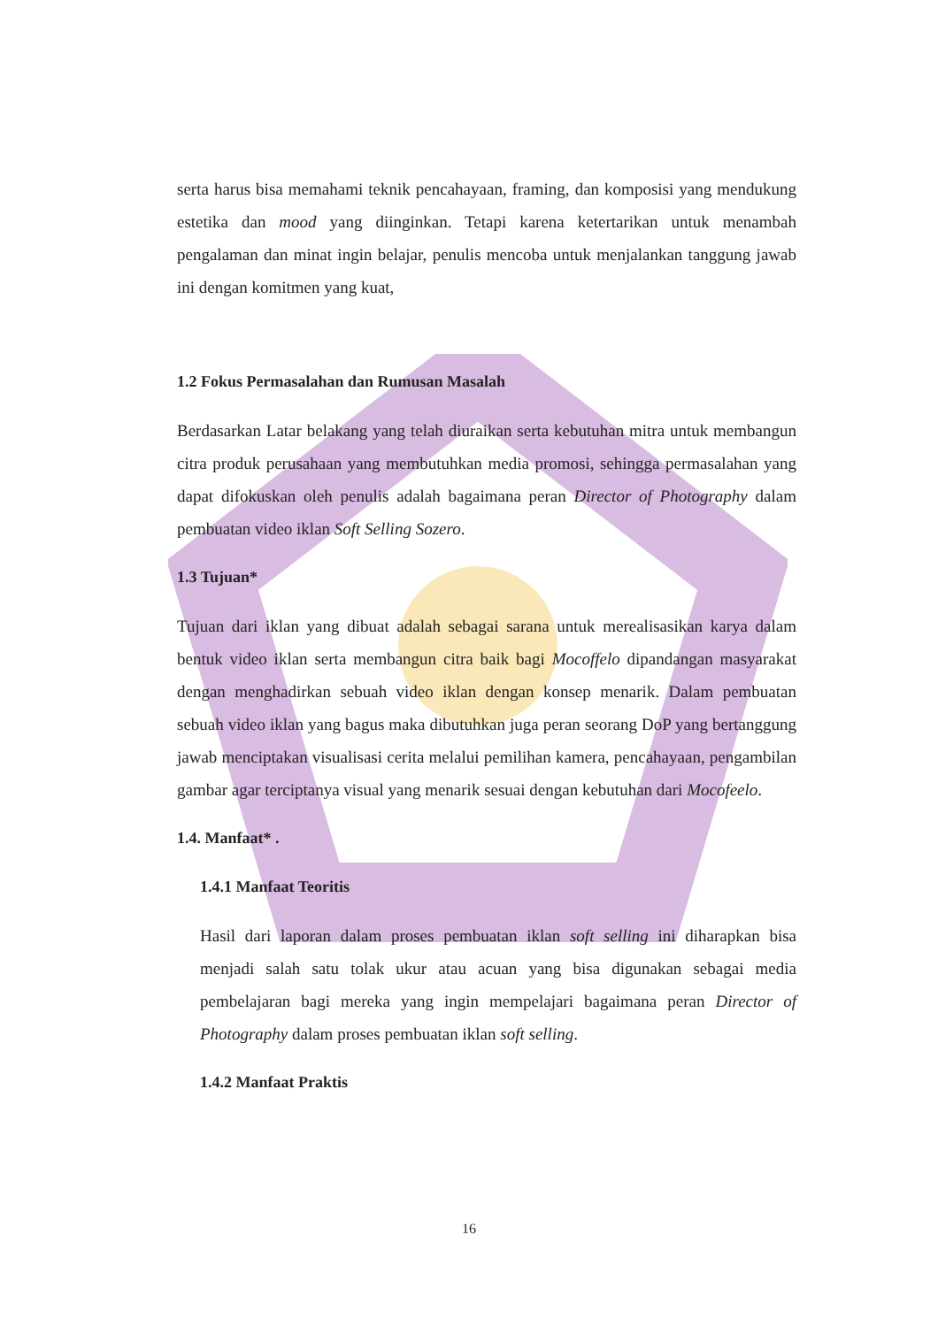serta harus bisa memahami teknik pencahayaan, framing, dan komposisi yang mendukung estetika dan mood yang diinginkan. Tetapi karena ketertarikan untuk menambah pengalaman dan minat ingin belajar, penulis mencoba untuk menjalankan tanggung jawab ini dengan komitmen yang kuat,
1.2 Fokus Permasalahan dan Rumusan Masalah
Berdasarkan Latar belakang yang telah diuraikan serta kebutuhan mitra untuk membangun citra produk perusahaan yang membutuhkan media promosi, sehingga permasalahan yang dapat difokuskan oleh penulis adalah bagaimana peran Director of Photography dalam pembuatan video iklan Soft Selling Sozero.
1.3 Tujuan*
Tujuan dari iklan yang dibuat adalah sebagai sarana untuk merealisasikan karya dalam bentuk video iklan serta membangun citra baik bagi Mocoffelo dipandangan masyarakat dengan menghadirkan sebuah video iklan dengan konsep menarik. Dalam pembuatan sebuah video iklan yang bagus maka dibutuhkan juga peran seorang DoP yang bertanggung jawab menciptakan visualisasi cerita melalui pemilihan kamera, pencahayaan, pengambilan gambar agar terciptanya visual yang menarik sesuai dengan kebutuhan dari Mocofeelo.
1.4. Manfaat* .
1.4.1 Manfaat Teoritis
Hasil dari laporan dalam proses pembuatan iklan soft selling ini diharapkan bisa menjadi salah satu tolak ukur atau acuan yang bisa digunakan sebagai media pembelajaran bagi mereka yang ingin mempelajari bagaimana peran Director of Photography dalam proses pembuatan iklan soft selling.
1.4.2 Manfaat Praktis
16